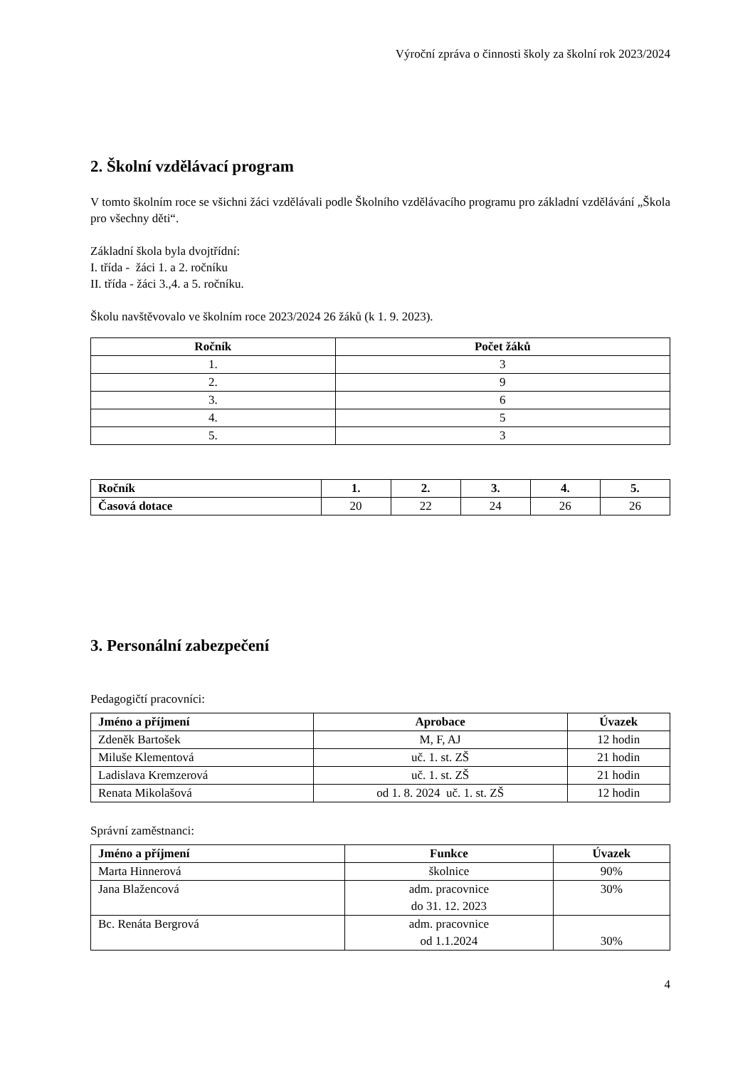Výroční zpráva o činnosti školy za školní rok 2023/2024
2. Školní vzdělávací program
V tomto školním roce se všichni žáci vzdělávali podle Školního vzdělávacího programu pro základní vzdělávání „Škola pro všechny děti“.
Základní škola byla dvojtřídní:
I. třída - žáci 1. a 2. ročníku
II. třída - žáci 3.,4. a 5. ročníku.
Školu navštěvovalo ve školním roce 2023/2024 26 žáků (k 1. 9. 2023).
| Ročník | Počet žáků |
| --- | --- |
| 1. | 3 |
| 2. | 9 |
| 3. | 6 |
| 4. | 5 |
| 5. | 3 |
| Ročník | 1. | 2. | 3. | 4. | 5. |
| --- | --- | --- | --- | --- | --- |
| Časová dotace | 20 | 22 | 24 | 26 | 26 |
3. Personální zabezpečení
Pedagogičtí pracovníci:
| Jméno a příjmení | Aprobace | Úvazek |
| --- | --- | --- |
| Zdeněk Bartošek | M, F, AJ | 12 hodin |
| Miluše Klementová | uč. 1. st. ZŠ | 21 hodin |
| Ladislava Kremzerová | uč. 1. st. ZŠ | 21 hodin |
| Renata Mikolašová | od 1. 8. 2024 uč. 1. st. ZŠ | 12 hodin |
Správní zaměstnanci:
| Jméno a příjmení | Funkce | Úvazek |
| --- | --- | --- |
| Marta Hinnerová | školnice | 90% |
| Jana Blažencová | adm. pracovnice do 31. 12. 2023 | 30% |
| Bc. Renáta Bergrová | adm. pracovnice od 1.1.2024 | 30% |
4